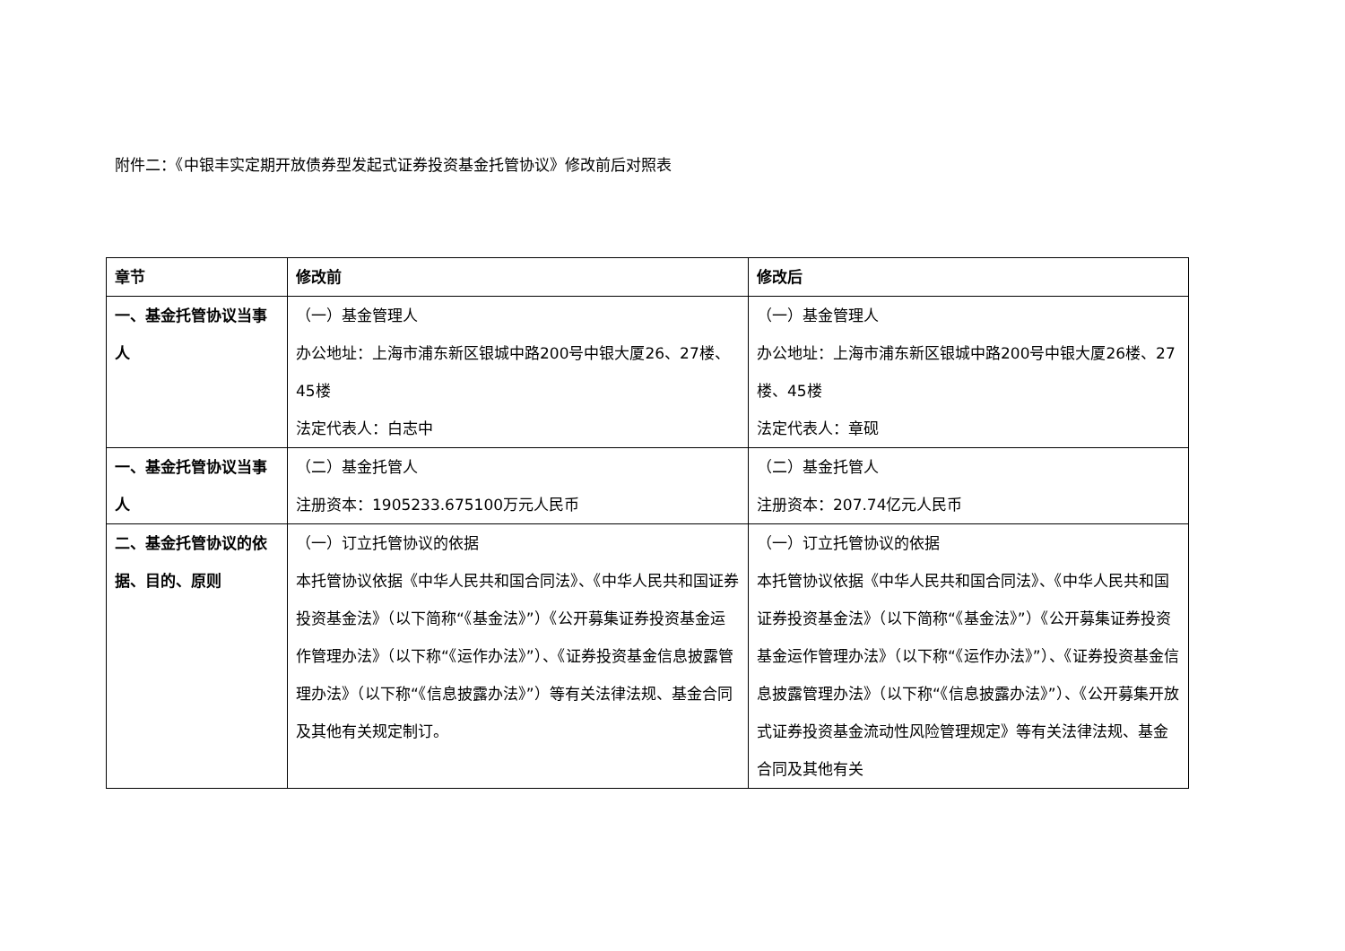附件二：《中银丰实定期开放债券型发起式证券投资基金托管协议》修改前后对照表
| 章节 | 修改前 | 修改后 |
| --- | --- | --- |
| 一、基金托管协议当事人 | （一）基金管理人 办公地址：上海市浦东新区银城中路200号中银大厦26、27楼、45楼 法定代表人：白志中 | （一）基金管理人 办公地址：上海市浦东新区银城中路200号中银大厦26楼、27楼、45楼 法定代表人：章砚 |
| 一、基金托管协议当事人 | （二）基金托管人 注册资本：1905233.675100万元人民币 | （二）基金托管人 注册资本：207.74亿元人民币 |
| 二、基金托管协议的依据、目的、原则 | （一）订立托管协议的依据 本托管协议依据《中华人民共和国合同法》、《中华人民共和国证券投资基金法》（以下简称“《基金法》”）《公开募集证券投资基金运作管理办法》（以下称“《运作办法》”）、《证券投资基金信息披露管理办法》（以下称“《信息披露办法》”）等有关法律法规、基金合同及其他有关规定制订。 | （一）订立托管协议的依据 本托管协议依据《中华人民共和国合同法》、《中华人民共和国证券投资基金法》（以下简称“《基金法》”）《公开募集证券投资基金运作管理办法》（以下称“《运作办法》”）、《证券投资基金信息披露管理办法》（以下称“《信息披露办法》”）、《公开募集开放式证券投资基金流动性风险管理规定》等有关法律法规、基金合同及其他有关 |